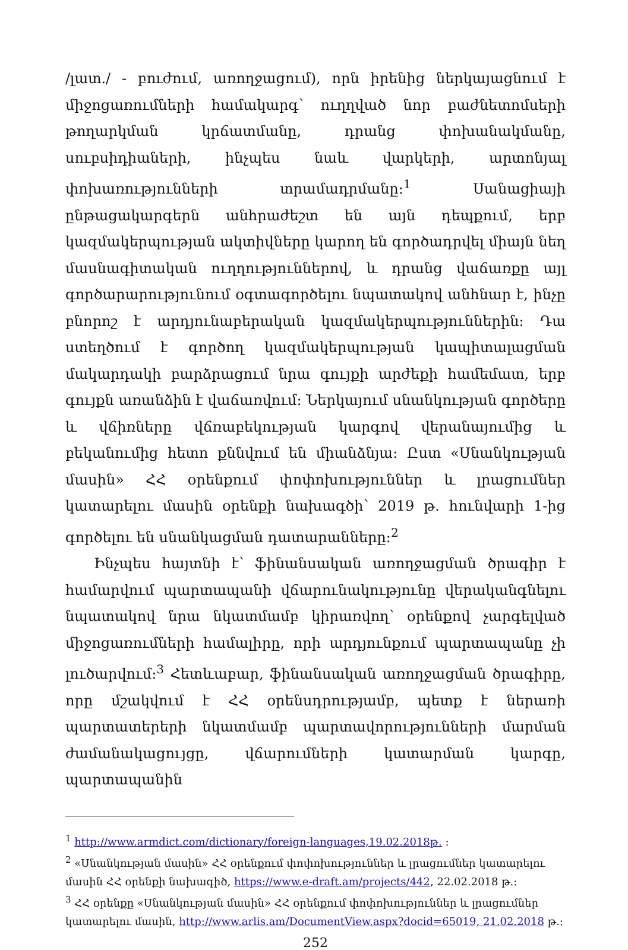/լատ./ - բուժում, առողջացում), որն իրենից ներկայացնում է միջոցառումների համակարգ՝ ուղղված նոր բաժնետոմսերի թողարկման կրճատմանը, դրանց փոխանակմանը, սուբսիդիաների, ինչպես նաև վարկերի, արտոնյալ փոխառությունների տրամադրմանը:<sup>1</sup> Սանացիայի ընթացակարգերն անհրաժեշտ են այն դեպքում, երբ կազմակերպության ակտիվները կարող են գործադրվել միայն նեղ մասնագիտական ուղղություններով, և դրանց վաճառքը այլ գործարարությունում օգտագործելու նպատակով անհնար է, ինչը բնորոշ է արդյունաբերական կազմակերպություններին: Դա ստեղծում է գործող կազմակերպության կապիտալացման մակարդակի բարձրացում նրա գույքի արժեքի համեմատ, երբ գույքն առանձին է վաճառվում: Ներկայում սնանկության գործերը և վճիռները վճռաբեկության կարգով վերանայումից և բեկանումից հետո քննվում են միանձնյա: Ըստ «Սնանկության մասին» ՀՀ օրենքում փոփոխություններ և լրացումներ կատարելու մասին օրենքի նախագծի՝ 2019 թ. հունվարի 1-ից գործելու են սնանկացման դատարանները:<sup>2</sup>
Ինչպես հայտնի է՝ ֆինանսական առողջացման ծրագիր է համարվում պարտապանի վճարունակությունը վերականգնելու նպատակով նրա նկատմամբ կիրառվող՝ օրենքով չարգելված միջոցառումների համալիրը, որի արդյունքում պարտապանը չի լուծարվում:<sup>3</sup> Հետևաբար, ֆինանսական առողջացման ծրագիրը, որը մշակվում է ՀՀ օրենսդրությամբ, պետք է ներառի պարտատերերի նկատմամբ պարտավորությունների մարման ժամանակացույցը, վճարումների կատարման կարգը, պարտապանին
<sup>1</sup> http://www.armdict.com/dictionary/foreign-languages,19.02.2018թ. :
<sup>2</sup> «Սնանկության մասին» ՀՀ օրենքում փոփոխություններ և լրացումներ կատարելու մասին ՀՀ օրենքի նախագիծ, https://www.e-draft.am/projects/442, 22.02.2018 թ.:
<sup>3</sup> ՀՀ օրենքը «Սնանկության մասին» ՀՀ օրենքում փոփոխություններ և լրացումներ կատարելու մասին, http://www.arlis.am/DocumentView.aspx?docid=65019, 21.02.2018 թ.:
252